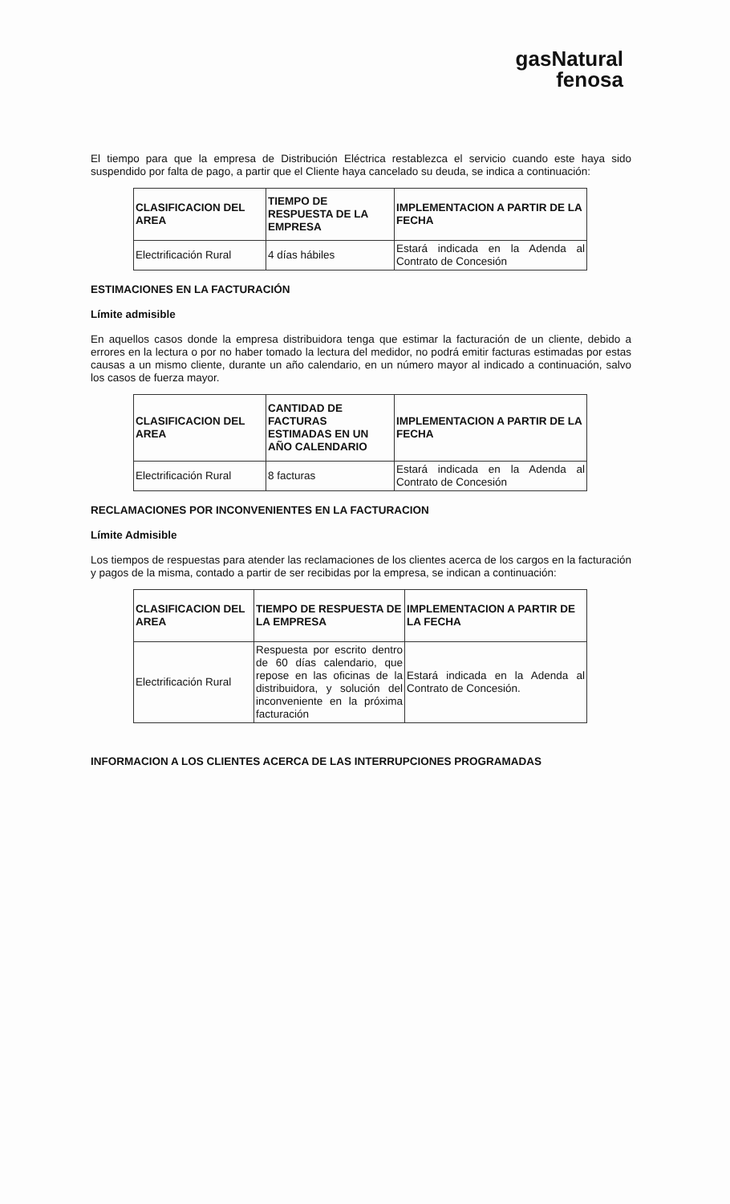gasNatural
fenosa
El tiempo para que la empresa de Distribución Eléctrica restablezca el servicio cuando este haya sido suspendido por falta de pago, a partir que el Cliente haya cancelado su deuda, se indica a continuación:
| CLASIFICACION DEL AREA | TIEMPO DE RESPUESTA DE LA EMPRESA | IMPLEMENTACION A PARTIR DE LA FECHA |
| --- | --- | --- |
| Electrificación Rural | 4 días hábiles | Estará indicada en la Adenda al Contrato de Concesión |
ESTIMACIONES EN LA FACTURACIÓN
Límite admisible
En aquellos casos donde la empresa distribuidora tenga que estimar la facturación de un cliente, debido a errores en la lectura o por no haber tomado la lectura del medidor, no podrá emitir facturas estimadas por estas causas a un mismo cliente, durante un año calendario, en un número mayor al indicado a continuación, salvo los casos de fuerza mayor.
| CLASIFICACION DEL AREA | CANTIDAD DE FACTURAS ESTIMADAS EN UN AÑO CALENDARIO | IMPLEMENTACION A PARTIR DE LA FECHA |
| --- | --- | --- |
| Electrificación Rural | 8 facturas | Estará indicada en la Adenda al Contrato de Concesión |
RECLAMACIONES POR INCONVENIENTES EN LA FACTURACION
Límite Admisible
Los tiempos de respuestas para atender las reclamaciones de los clientes acerca de los cargos en la facturación y pagos de la misma, contado a partir de ser recibidas por la empresa, se indican a continuación:
| CLASIFICACION DEL AREA | TIEMPO DE RESPUESTA DE LA EMPRESA | IMPLEMENTACION A PARTIR DE LA FECHA |
| --- | --- | --- |
| Electrificación Rural | Respuesta por escrito dentro de 60 días calendario, que repose en las oficinas de la distribuidora, y solución del inconveniente en la próxima facturación | Estará indicada en la Adenda al Contrato de Concesión. |
INFORMACION A LOS CLIENTES ACERCA DE LAS INTERRUPCIONES PROGRAMADAS